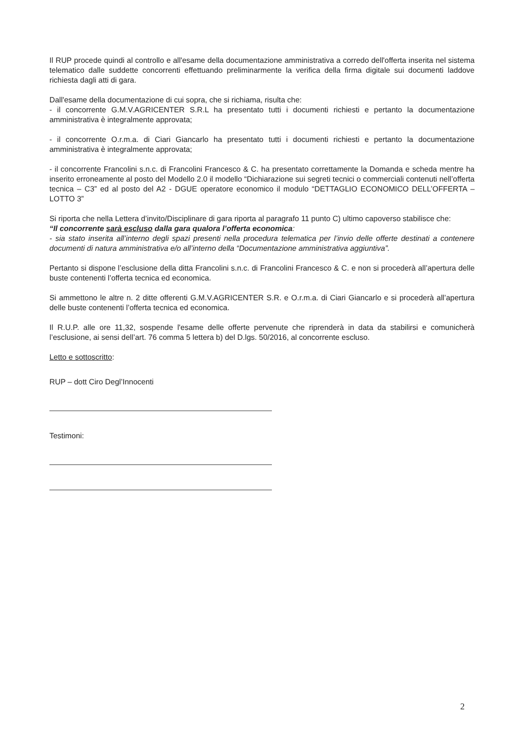Il RUP procede quindi al controllo e all'esame della documentazione amministrativa a corredo dell'offerta inserita nel sistema telematico dalle suddette concorrenti effettuando preliminarmente la verifica della firma digitale sui documenti laddove richiesta dagli atti di gara.
Dall'esame della documentazione di cui sopra, che si richiama, risulta che:
- il concorrente G.M.V.AGRICENTER S.R.L ha presentato tutti i documenti richiesti e pertanto la documentazione amministrativa è integralmente approvata;
- il concorrente O.r.m.a. di Ciari Giancarlo ha presentato tutti i documenti richiesti e pertanto la documentazione amministrativa è integralmente approvata;
- il concorrente Francolini s.n.c. di Francolini Francesco & C. ha presentato correttamente la Domanda e scheda mentre ha inserito erroneamente al posto del Modello 2.0 il modello “Dichiarazione sui segreti tecnici o commerciali contenuti nell’offerta tecnica – C3” ed al posto del A2 - DGUE operatore economico il modulo “DETTAGLIO ECONOMICO DELL’OFFERTA – LOTTO 3”
Si riporta che nella Lettera d’invito/Disciplinare di gara riporta al paragrafo 11 punto C) ultimo capoverso stabilisce che:
“Il concorrente sarà escluso dalla gara qualora l’offerta economica:
- sia stato inserita all’interno degli spazi presenti nella procedura telematica per l’invio delle offerte destinati a contenere documenti di natura amministrativa e/o all’interno della “Documentazione amministrativa aggiuntiva”.
Pertanto si dispone l’esclusione della ditta Francolini s.n.c. di Francolini Francesco & C. e non si procederà all’apertura delle buste contenenti l’offerta tecnica ed economica.
Si ammettono le altre n. 2 ditte offerenti G.M.V.AGRICENTER S.R. e O.r.m.a. di Ciari Giancarlo e si procederà all’apertura delle buste contenenti l’offerta tecnica ed economica.
Il R.U.P. alle ore 11,32, sospende l'esame delle offerte pervenute che riprenderà in data da stabilirsi e comunicherà l’esclusione, ai sensi dell’art. 76 comma 5 lettera b) del D.lgs. 50/2016, al concorrente escluso.
Letto e sottoscritto:
RUP – dott Ciro Degl’Innocenti
Testimoni:
2